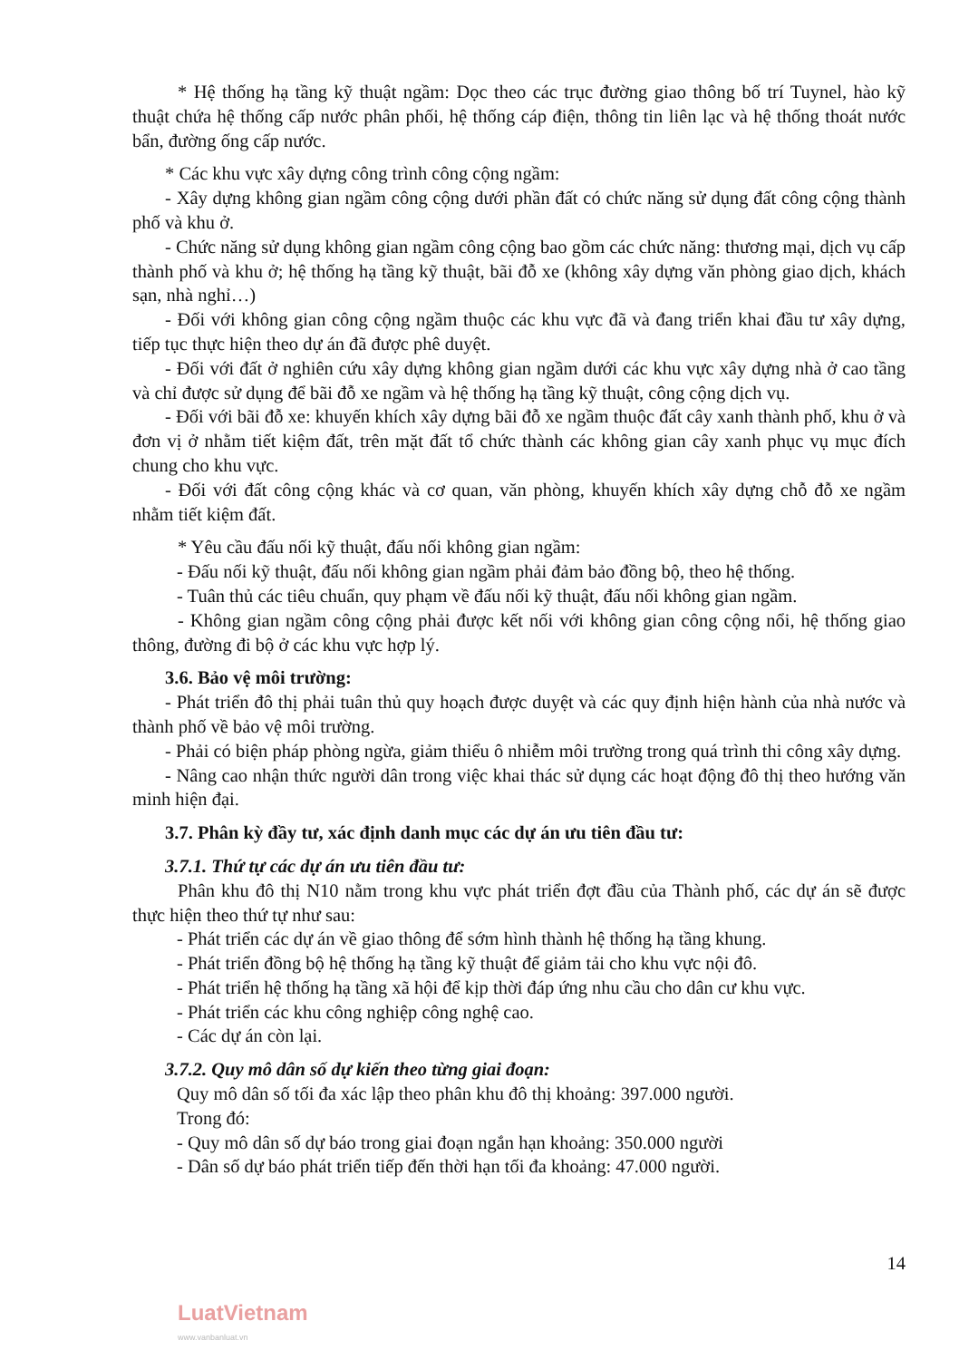* Hệ thống hạ tầng kỹ thuật ngầm: Dọc theo các trục đường giao thông bố trí Tuynel, hào kỹ thuật chứa hệ thống cấp nước phân phối, hệ thống cáp điện, thông tin liên lạc và hệ thống thoát nước bẩn, đường ống cấp nước.
* Các khu vực xây dựng công trình công cộng ngầm:
- Xây dựng không gian ngầm công cộng dưới phần đất có chức năng sử dụng đất công cộng thành phố và khu ở.
- Chức năng sử dụng không gian ngầm công cộng bao gồm các chức năng: thương mại, dịch vụ cấp thành phố và khu ở; hệ thống hạ tầng kỹ thuật, bãi đỗ xe (không xây dựng văn phòng giao dịch, khách sạn, nhà nghỉ…)
- Đối với không gian công cộng ngầm thuộc các khu vực đã và đang triển khai đầu tư xây dựng, tiếp tục thực hiện theo dự án đã được phê duyệt.
- Đối với đất ở nghiên cứu xây dựng không gian ngầm dưới các khu vực xây dựng nhà ở cao tầng và chỉ được sử dụng để bãi đỗ xe ngầm và hệ thống hạ tầng kỹ thuật, công cộng dịch vụ.
- Đối với bãi đỗ xe: khuyến khích xây dựng bãi đỗ xe ngầm thuộc đất cây xanh thành phố, khu ở và đơn vị ở nhằm tiết kiệm đất, trên mặt đất tổ chức thành các không gian cây xanh phục vụ mục đích chung cho khu vực.
- Đối với đất công cộng khác và cơ quan, văn phòng, khuyến khích xây dựng chỗ đỗ xe ngầm nhằm tiết kiệm đất.
* Yêu cầu đấu nối kỹ thuật, đấu nối không gian ngầm:
- Đấu nối kỹ thuật, đấu nối không gian ngầm phải đảm bảo đồng bộ, theo hệ thống.
- Tuân thủ các tiêu chuẩn, quy phạm về đấu nối kỹ thuật, đấu nối không gian ngầm.
- Không gian ngầm công cộng phải được kết nối với không gian công cộng nổi, hệ thống giao thông, đường đi bộ ở các khu vực hợp lý.
3.6. Bảo vệ môi trường:
- Phát triển đô thị phải tuân thủ quy hoạch được duyệt và các quy định hiện hành của nhà nước và thành phố về bảo vệ môi trường.
- Phải có biện pháp phòng ngừa, giảm thiểu ô nhiễm môi trường trong quá trình thi công xây dựng.
- Nâng cao nhận thức người dân trong việc khai thác sử dụng các hoạt động đô thị theo hướng văn minh hiện đại.
3.7. Phân kỳ đầy tư, xác định danh mục các dự án ưu tiên đầu tư:
3.7.1. Thứ tự các dự án ưu tiên đầu tư:
Phân khu đô thị N10 nằm trong khu vực phát triển đợt đầu của Thành phố, các dự án sẽ được thực hiện theo thứ tự như sau:
- Phát triển các dự án về giao thông để sớm hình thành hệ thống hạ tầng khung.
- Phát triển đồng bộ hệ thống hạ tầng kỹ thuật để giảm tải cho khu vực nội đô.
- Phát triển hệ thống hạ tầng xã hội để kịp thời đáp ứng nhu cầu cho dân cư khu vực.
- Phát triển các khu công nghiệp công nghệ cao.
- Các dự án còn lại.
3.7.2. Quy mô dân số dự kiến theo từng giai đoạn:
Quy mô dân số tối đa xác lập theo phân khu đô thị khoảng: 397.000 người.
Trong đó:
- Quy mô dân số dự báo trong giai đoạn ngắn hạn khoảng: 350.000 người
- Dân số dự báo phát triển tiếp đến thời hạn tối đa khoảng: 47.000 người.
14
LuatVietnam
www.vanbanluat.vn